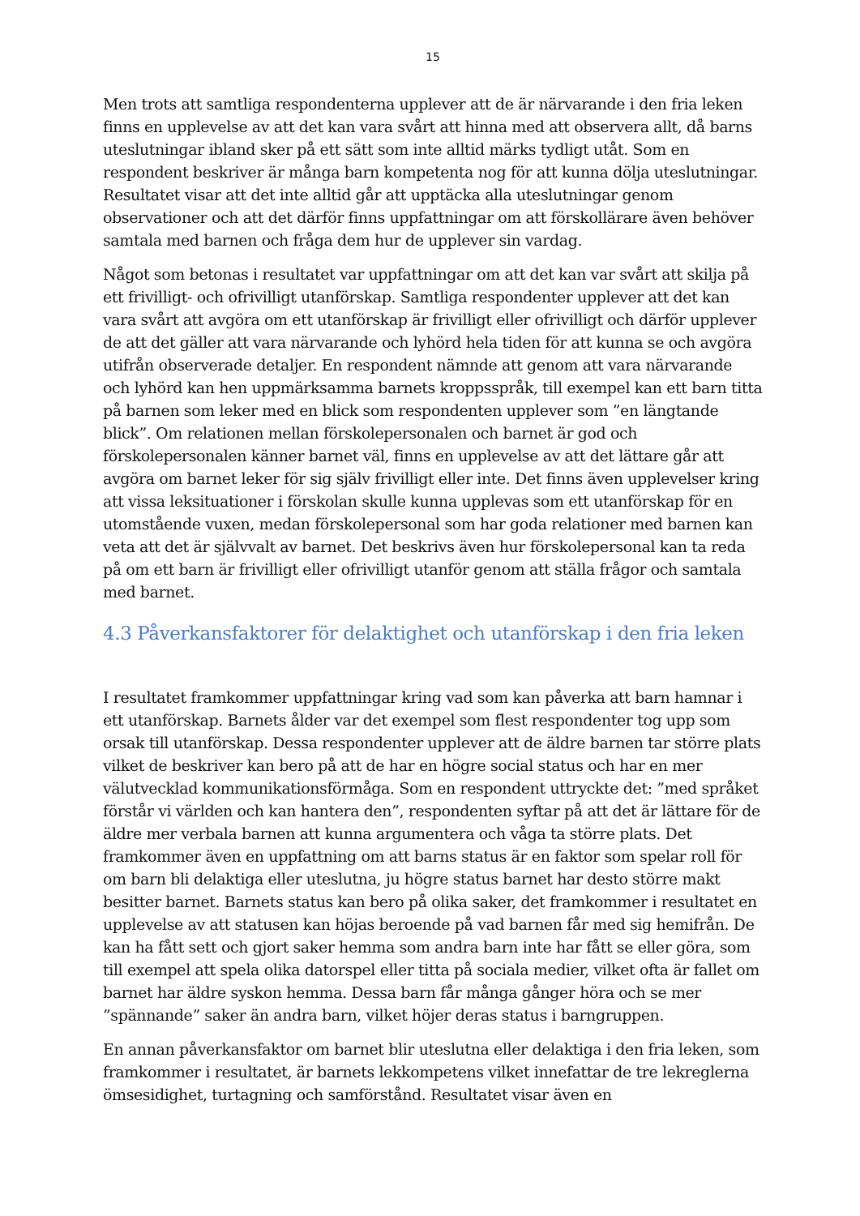15
Men trots att samtliga respondenterna upplever att de är närvarande i den fria leken finns en upplevelse av att det kan vara svårt att hinna med att observera allt, då barns uteslutningar ibland sker på ett sätt som inte alltid märks tydligt utåt. Som en respondent beskriver är många barn kompetenta nog för att kunna dölja uteslutningar. Resultatet visar att det inte alltid går att upptäcka alla uteslutningar genom observationer och att det därför finns uppfattningar om att förskollärare även behöver samtala med barnen och fråga dem hur de upplever sin vardag.
Något som betonas i resultatet var uppfattningar om att det kan var svårt att skilja på ett frivilligt- och ofrivilligt utanförskap. Samtliga respondenter upplever att det kan vara svårt att avgöra om ett utanförskap är frivilligt eller ofrivilligt och därför upplever de att det gäller att vara närvarande och lyhörd hela tiden för att kunna se och avgöra utifrån observerade detaljer. En respondent nämnde att genom att vara närvarande och lyhörd kan hen uppmärksamma barnets kroppsspråk, till exempel kan ett barn titta på barnen som leker med en blick som respondenten upplever som ”en längtande blick”. Om relationen mellan förskolepersonalen och barnet är god och förskolepersonalen känner barnet väl, finns en upplevelse av att det lättare går att avgöra om barnet leker för sig själv frivilligt eller inte. Det finns även upplevelser kring att vissa leksituationer i förskolan skulle kunna upplevas som ett utanförskap för en utomstående vuxen, medan förskolepersonal som har goda relationer med barnen kan veta att det är självvalt av barnet. Det beskrivs även hur förskolepersonal kan ta reda på om ett barn är frivilligt eller ofrivilligt utanför genom att ställa frågor och samtala med barnet.
4.3 Påverkansfaktorer för delaktighet och utanförskap i den fria leken
I resultatet framkommer uppfattningar kring vad som kan påverka att barn hamnar i ett utanförskap. Barnets ålder var det exempel som flest respondenter tog upp som orsak till utanförskap. Dessa respondenter upplever att de äldre barnen tar större plats vilket de beskriver kan bero på att de har en högre social status och har en mer välutvecklad kommunikationsförmåga. Som en respondent uttryckte det: ”med språket förstår vi världen och kan hantera den”, respondenten syftar på att det är lättare för de äldre mer verbala barnen att kunna argumentera och våga ta större plats. Det framkommer även en uppfattning om att barns status är en faktor som spelar roll för om barn bli delaktiga eller uteslutna, ju högre status barnet har desto större makt besitter barnet. Barnets status kan bero på olika saker, det framkommer i resultatet en upplevelse av att statusen kan höjas beroende på vad barnen får med sig hemifrån. De kan ha fått sett och gjort saker hemma som andra barn inte har fått se eller göra, som till exempel att spela olika datorspel eller titta på sociala medier, vilket ofta är fallet om barnet har äldre syskon hemma. Dessa barn får många gånger höra och se mer ”spännande” saker än andra barn, vilket höjer deras status i barngruppen.
En annan påverkansfaktor om barnet blir uteslutna eller delaktiga i den fria leken, som framkommer i resultatet, är barnets lekkompetens vilket innefattar de tre lekreglerna ömsesidighet, turtagning och samförstånd. Resultatet visar även en